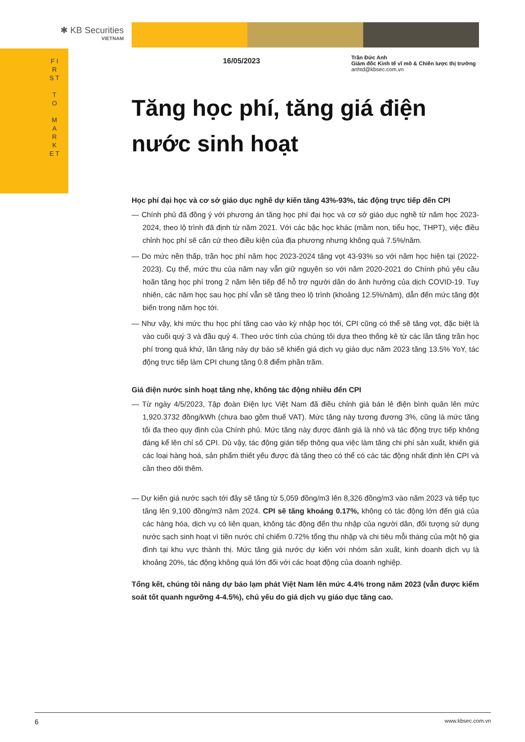✱ KB Securities
VIETNAM
F I R S T
T O
M A R K E T
16/05/2023
Trần Đức Anh
Giám đốc Kinh tế vĩ mô & Chiến lược thị trường
anhtd@kbsec.com.vn
Tăng học phí, tăng giá điện nước sinh hoạt
Học phí đại học và cơ sở giáo dục nghề dự kiến tăng 43%-93%, tác động trực tiếp đến CPI
— Chính phủ đã đồng ý với phương án tăng học phí đại học và cơ sở giáo dục nghề từ năm học 2023-2024, theo lộ trình đã định từ năm 2021. Với các bậc học khác (mầm non, tiểu học, THPT), việc điều chỉnh học phí sẽ căn cứ theo điều kiện của địa phương nhưng không quá 7.5%/năm.
— Do mức nền thấp, trần học phí năm học 2023-2024 tăng vọt 43-93% so với năm học hiện tại (2022-2023). Cụ thể, mức thu của năm nay vẫn giữ nguyên so với năm 2020-2021 do Chính phủ yêu cầu hoãn tăng học phí trong 2 năm liên tiếp để hỗ trợ người dân do ảnh hưởng của dịch COVID-19. Tuy nhiên, các năm học sau học phí vẫn sẽ tăng theo lộ trình (khoảng 12.5%/năm), dẫn đến mức tăng đột biến trong năm học tới.
— Như vậy, khi mức thu học phí tăng cao vào kỳ nhập học tới, CPI cũng có thể sẽ tăng vọt, đặc biệt là vào cuối quý 3 và đầu quý 4. Theo ước tính của chúng tôi dựa theo thống kê từ các lần tăng trần học phí trong quá khứ, lần tăng này dự báo sẽ khiến giá dịch vụ giáo dục năm 2023 tăng 13.5% YoY, tác động trực tiếp làm CPI chung tăng 0.8 điểm phần trăm.
Giá điện nước sinh hoạt tăng nhẹ, không tác động nhiều đến CPI
— Từ ngày 4/5/2023, Tập đoàn Điện lực Việt Nam đã điều chỉnh giá bán lẻ điện bình quân lên mức 1,920.3732 đồng/kWh (chưa bao gồm thuế VAT). Mức tăng này tương đương 3%, cũng là mức tăng tối đa theo quy định của Chính phủ. Mức tăng này được đánh giá là nhỏ và tác động trực tiếp không đáng kể lên chỉ số CPI. Dù vậy, tác động gián tiếp thông qua việc làm tăng chi phí sản xuất, khiến giá các loại hàng hoá, sản phẩm thiết yếu được đà tăng theo có thể có các tác động nhất định lên CPI và cần theo dõi thêm.
— Dự kiến giá nước sạch tới đây sẽ tăng từ 5,059 đồng/m3 lên 8,326 đồng/m3 vào năm 2023 và tiếp tục tăng lên 9,100 đồng/m3 năm 2024. CPI sẽ tăng khoảng 0.17%, không có tác động lớn đến giá của các hàng hóa, dịch vụ có liên quan, không tác động đến thu nhập của người dân, đối tượng sử dụng nước sạch sinh hoạt vì tiền nước chỉ chiếm 0.72% tổng thu nhập và chi tiêu mỗi tháng của một hộ gia đình tại khu vực thành thị. Mức tăng giá nước dự kiến với nhóm sản xuất, kinh doanh dịch vụ là khoảng 20%, tác động không quá lớn đối với các hoạt động của doanh nghiệp.
Tổng kết, chúng tôi nâng dự báo lạm phát Việt Nam lên mức 4.4% trong năm 2023 (vẫn được kiểm soát tốt quanh ngưỡng 4-4.5%), chủ yếu do giá dịch vụ giáo dục tăng cao.
6 www.kbsec.com.vn